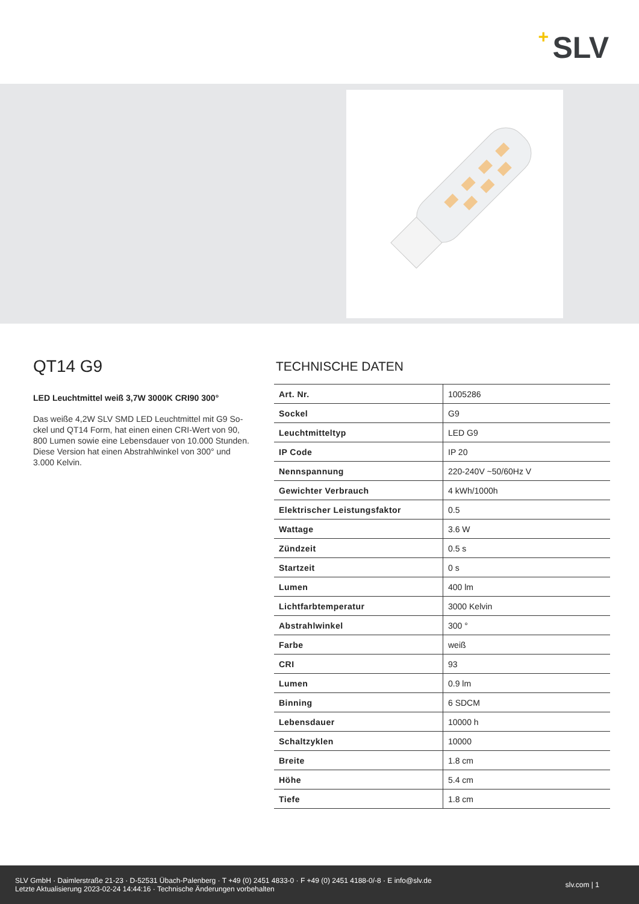+ SLV
QT14 G9
LED Leuchtmittel weiß 3,7W 3000K CRI90 300°
Das weiße 4,2W SLV SMD LED Leuchtmittel mit G9 So-ckel und QT14 Form, hat einen einen CRI-Wert von 90, 800 Lumen sowie eine Lebensdauer von 10.000 Stunden. Diese Version hat einen Abstrahlwinkel von 300° und 3.000 Kelvin.
TECHNISCHE DATEN
| Art. Nr. | 1005286 |
| Sockel | G9 |
| Leuchtmitteltyp | LED G9 |
| IP Code | IP 20 |
| Nennspannung | 220-240V ~50/60Hz V |
| Gewichter Verbrauch | 4 kWh/1000h |
| Elektrischer Leistungsfaktor | 0.5 |
| Wattage | 3.6 W |
| Zündzeit | 0.5 s |
| Startzeit | 0 s |
| Lumen | 400 lm |
| Lichtfarbtemperatur | 3000 Kelvin |
| Abstrahlwinkel | 300 ° |
| Farbe | weiß |
| CRI | 93 |
| Lumen | 0.9 lm |
| Binning | 6 SDCM |
| Lebensdauer | 10000 h |
| Schaltzyklen | 10000 |
| Breite | 1.8 cm |
| Höhe | 5.4 cm |
| Tiefe | 1.8 cm |
SLV GmbH · Daimlerstraße 21-23 · D-52531 Übach-Palenberg · T +49 (0) 2451 4833-0 · F +49 (0) 2451 4188-0/-8 · E info@slv.de
Letzte Aktualisierung 2023-02-24 14:44:16 · Technische Änderungen vorbehalten
slv.com | 1